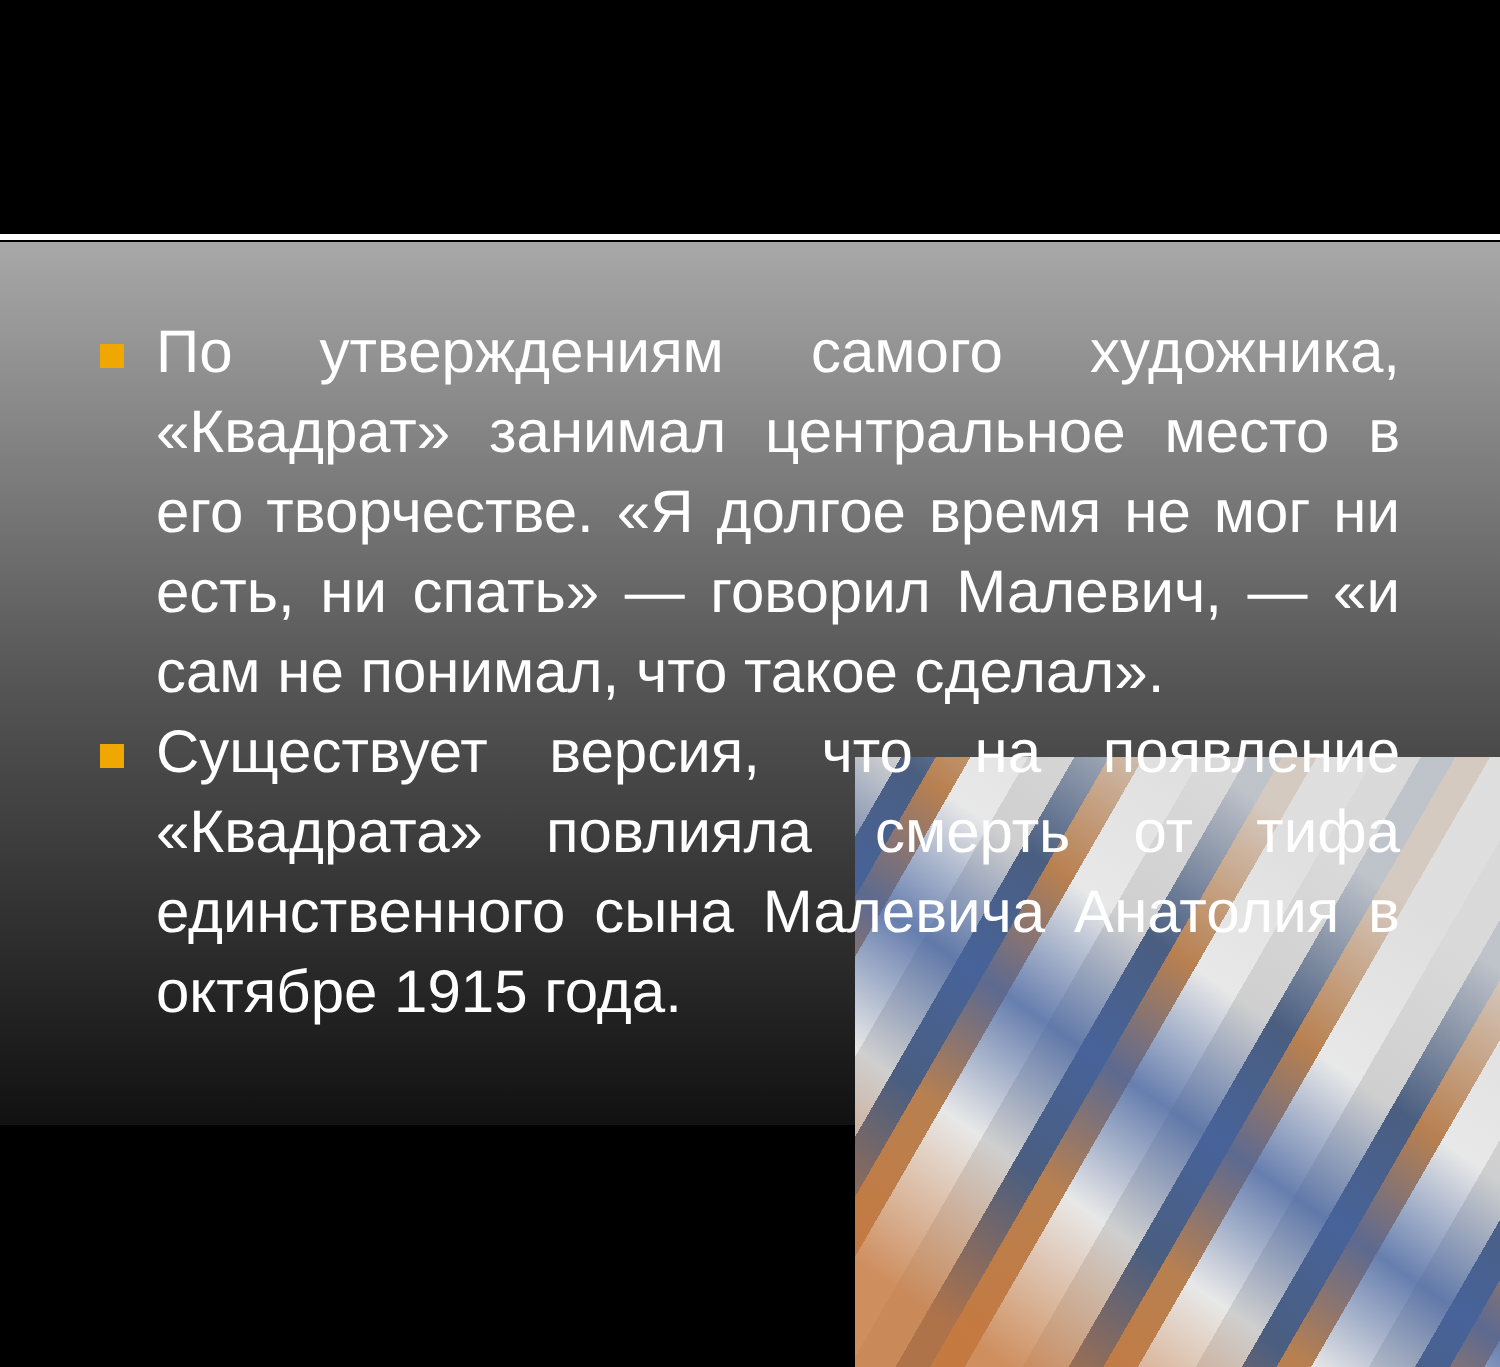По утверждениям самого художника, «Квадрат» занимал центральное место в его творчестве. «Я долгое время не мог ни есть, ни спать» — говорил Малевич, — «и сам не понимал, что такое сделал».
Существует версия, что на появление «Квадрата» повлияла смерть от тифа единственного сына Малевича Анатолия в октябре 1915 года.